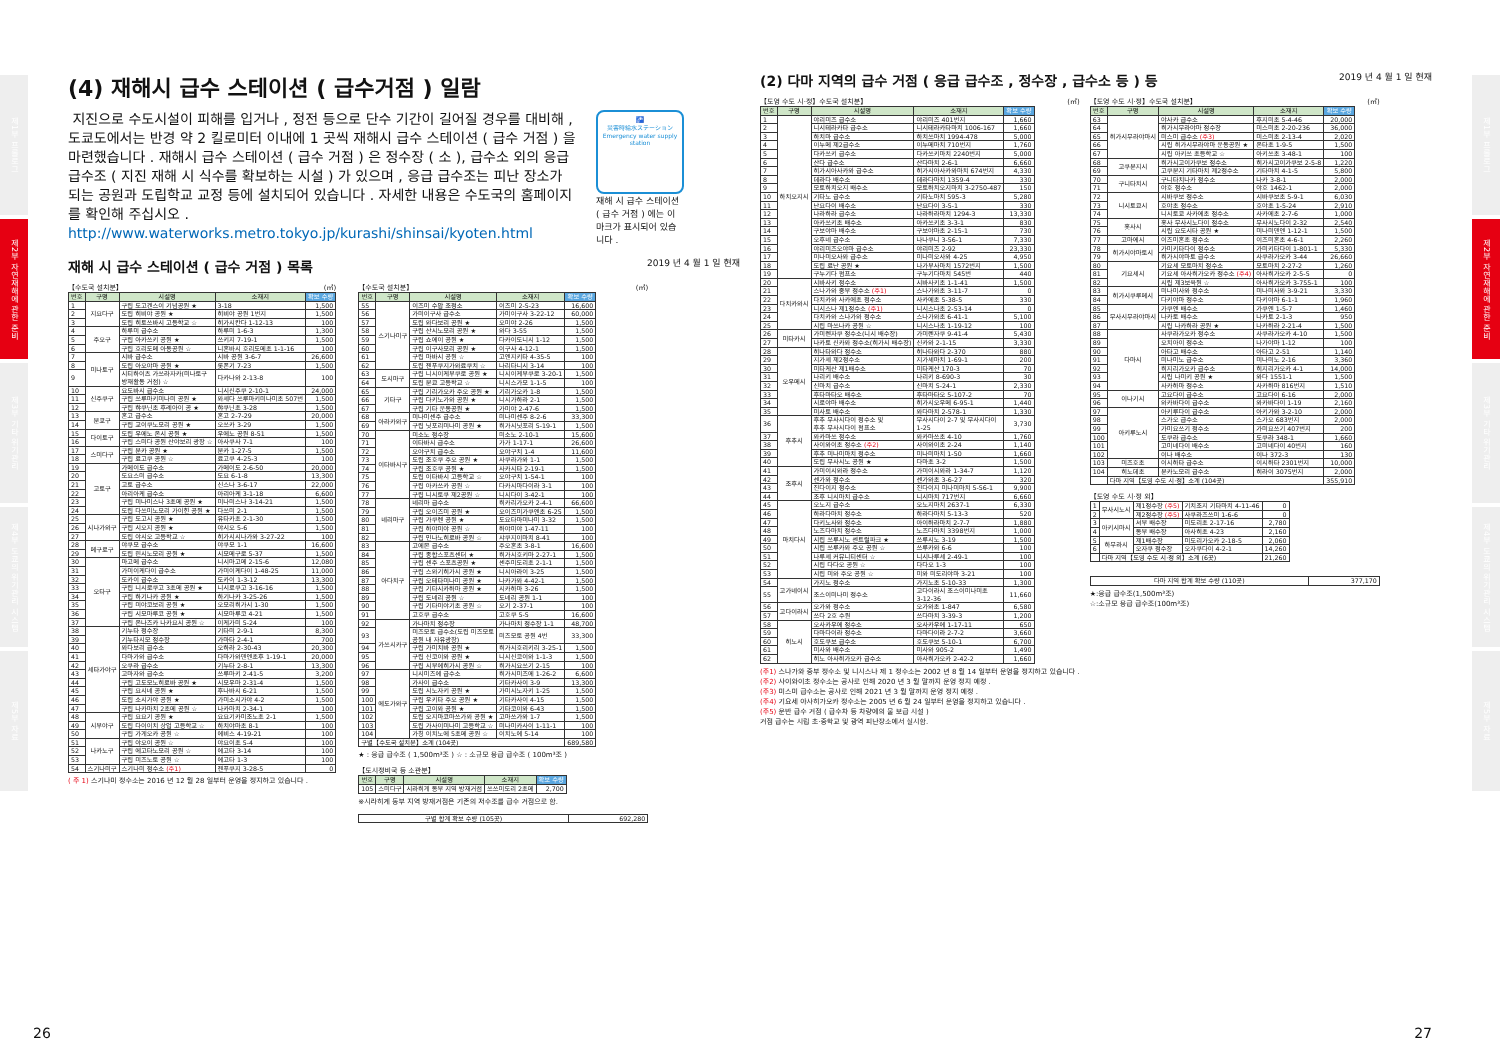제1부 프롤로그
제2부 자연재해에 관한 준비
제3부 기타 위기관리
제4부 도쿄의 위기관리 시스템
제5부 자료
(4) 재해시 급수 스테이션 ( 급수거점 ) 일람
지진으로 수도시설이 피해를 입거나 , 정전 등으로 단수 기간이 길어질 경우를 대비해 , 도쿄도에서는 반경 약 2 킬로미터 이내에 1 곳씩 재해시 급수 스테이션 ( 급수 거점 ) 을 마련했습니다 . 재해시 급수 스테이션 ( 급수 거점 ) 은 정수장 ( 소 ), 급수소 외의 응급 급수조 ( 지진 재해 시 식수를 확보하는 시설 ) 가 있으며 , 응급 급수조는 피난 장소가 되는 공원과 도립학교 교정 등에 설치되어 있습니다 . 자세한 내용은 수도국의 홈페이지를 확인해 주십시오 .
http://www.waterworks.metro.tokyo.jp/kurashi/shinsai/kyoten.html
🚰
災害時給水ステーション
Emergency water supply station
재해 시 급수 스테이션 ( 급수 거점 ) 에는 이 마크가 표시되어 있습니다 .
재해 시 급수 스테이션 ( 급수 거점 ) 목록
2019 년 4 월 1 일 현재
【수도국 설치분】 (㎥)
| 번호 | 구명 | 시설명 | 소재지 | 확보 수량 |
| --- | --- | --- | --- | --- |
| 1 | 지요다구 | 구립 도고겐스이 기념공원 ★ | 3-18 | 1,500 |
| 2 | | 도립 히비야 공원 ★ | 히비야 공원 1번지 | 1,500 |
| 3 | | 도립 히토쓰바시 고등학교 ☆ | 히가시칸다 1-12-13 | 100 |
| 4 | 주오구 | 하루미 급수소 | 하루미 1-6-3 | 1,300 |
| 5 | | 구립 아카쓰키 공원 ★ | 쓰키지 7-19-1 | 1,500 |
| 6 | | 구립 호리도메 아동공원 ☆ | 니혼바시 호리도메초 1-1-16 | 100 |
| 7 | 미나토구 | 시바 급수소 | 시바 공원 3-6-7 | 26,600 |
| 8 | | 도립 아오야마 공원 ★ | 롯폰기 7-23 | 1,500 |
| 9 | | 시티하이츠 가쓰라자카(미나토구 방재활동 거점) ☆ | 다카나와 2-13-8 | 100 |
| 10 | 신주쿠구 | 요도바시 급수소 | 니시신주쿠 2-10-1 | 24,000 |
| 11 | | 구립 쓰루마키미나미 공원 ★ | 와세다 쓰루마키미나미초 507번 | 1,500 |
| 12 | | 구립 햐쿠닌초 후레아이 공 ★ | 햐쿠닌초 3-28 | 1,500 |
| 13 | 분쿄구 | 혼고 급수소 | 혼고 2-7-29 | 20,000 |
| 14 | | 구립 교이쿠노모리 공원 ★ | 오쓰카 3-29 | 1,500 |
| 15 | 다이토구 | 도립 우에노 온시 공원 ★ | 우에노 공원 8-51 | 1,500 |
| 16 | | 구립 스미다 공원 산야보리 광장 ☆ | 아사쿠사 7-1 | 100 |
| 17 | 스미다구 | 구립 분카 공원 ★ | 분카 1-27-5 | 1,500 |
| 18 | | 구립 료고쿠 공원 ☆ | 료고쿠 4-25-3 | 100 |
| 19 | 고토구 | 가메이도 급수소 | 가메이도 2-6-50 | 20,000 |
| 20 | | 도요스미 급수소 | 도요 6-1-8 | 13,300 |
| 21 | | 고토 급수소 | 신스나 3-6-17 | 22,000 |
| 22 | | 아리아케 급수소 | 아리아케 3-1-18 | 6,600 |
| 23 | | 구립 미나미스나 3초메 공원 ★ | 미나미스나 3-14-21 | 1,500 |
| 24 | | 도립 다쓰미노모리 가이힌 공원 ★ | 다쓰미 2-1 | 1,500 |
| 25 | 시나가와구 | 구립 도고시 공원 ★ | 유타카초 2-1-30 | 1,500 |
| 26 | | 구립 시오지 공원 ★ | 야시오 5-6 | 1,500 |
| 27 | | 도립 야시오 고등학교 ☆ | 히가시시나가와 3-27-22 | 100 |
| 28 | 메구로구 | 야쿠모 급수소 | 야쿠모 1-1 | 16,600 |
| 29 | | 도립 린시노모리 공원 ★ | 시모메구로 5-37 | 1,500 |
| 30 | 오타구 | 마고메 급수소 | 니시마고메 2-15-6 | 12,080 |
| 31 | | 가미이케다이 급수소 | 가미이케다이 1-48-25 | 11,000 |
| 32 | | 도카이 급수소 | 도카이 1-3-12 | 13,300 |
| 33 | | 구립 니시로쿠고 3초메 공원 ★ | 니시로쿠고 3-16-16 | 1,500 |
| 34 | | 구립 하기나카 공원 ★ | 하기나카 3-25-26 | 1,500 |
| 35 | | 구립 미야코보리 공원 ★ | 오모리히가시 1-30 | 1,500 |
| 36 | | 구립 시모마루코 공원 ★ | 시모마루코 4-21 | 1,500 |
| 37 | | 구립 온나즈카 나카요시 공원 ☆ | 이케가미 5-24 | 100 |
| 38 | 세타가야구 | 기누타 정수장 | 기타미 2-9-1 | 8,300 |
| 39 | | 기누타시모 정수장 | 가마타 2-4-1 | 700 |
| 40 | | 와다보리 급수소 | 오하라 2-30-43 | 20,300 |
| 41 | | 다마가와 급수소 | 다마가와덴엔초후 1-19-1 | 20,000 |
| 42 | | 오쿠라 급수소 | 기누타 2-8-1 | 13,300 |
| 43 | | 고마자와 급수소 | 쓰루마키 2-41-5 | 3,200 |
| 44 | | 구립 고도모노히로바 공원 ★ | 시모우마 2-31-4 | 1,500 |
| 45 | | 구립 요시네 공원 ★ | 후나바시 6-21 | 1,500 |
| 46 | | 도립 소시가야 공원 ★ | 가미소시가야 4-2 | 1,500 |
| 47 | | 구립 나카마치 2초메 공원 ☆ | 나카마치 2-34-1 | 100 |
| 48 | 시부야구 | 구립 요요기 공원 ★ | 요요기카미조노초 2-1 | 1,500 |
| 49 | | 도립 다이이치 상업 고등학교 ☆ | 하치야마초 8-1 | 100 |
| 50 | | 구립 가게오카 공원 ☆ | 에비스 4-19-21 | 100 |
| 51 | 나카노구 | 구립 야오이 공원 ☆ | 야요이초 5-4 | 100 |
| 52 | | 구립 에고타노모리 공원 ☆ | 에고타 3-14 | 100 |
| 53 | | 구립 미즈노토 공원 ☆ | 에고타 1-3 | 100 |
| 54 | 스기나미구 | 스기나미 정수소 (주1) | 젠푸쿠지 3-28-5 | 0 |
( 주 1) 스기나미 정수소는 2016 년 12 월 28 일부터 운영을 정지하고 있습니다 .
【수도국 설치분】 (㎥)
| 번호 | 구명 | 시설명 | 소재지 | 확보 수량 |
| --- | --- | --- | --- | --- |
| 55 | 스기나미구 | 이즈미 수압 조정소 | 이즈미 2-5-23 | 16,600 |
| 56 | | 가미이구사 급수소 | 가미이구사 3-22-12 | 60,000 |
| 57 | | 도립 와다보리 공원 ★ | 오미야 2-26 | 1,500 |
| 58 | | 구립 산시노모리 공원 ★ | 와다 3-55 | 1,500 |
| 59 | | 구립 쇼에이 공원 ★ | 다카이도니시 1-12 | 1,500 |
| 60 | | 구립 이구사모리 공원 ★ | 이구사 4-12-1 | 1,500 |
| 61 | | 구립 마바시 공원 ☆ | 고엔지키타 4-35-5 | 100 |
| 62 | | 도립 젠푸쿠지가와료쿠치 ☆ | 나리타니시 3-14 | 100 |
| 63 | 도시마구 | 구립 니시이케부쿠로 공원 ★ | 니시이케부쿠로 3-20-1 | 1,500 |
| 64 | | 도립 분쿄 고등학교 ☆ | 니시스가모 1-1-5 | 100 |
| 65 | 기타구 | 구립 기리가오카 주오 공원 ★ | 기리가오카 1-8 | 1,500 |
| 66 | | 구립 다키노가와 공원 ★ | 니시가하라 2-1 | 1,500 |
| 67 | | 구립 기타 운동공원 ★ | 가미야 2-47-6 | 1,500 |
| 68 | 아라카와구 | 미나미센주 급수소 | 미나미센주 8-2-6 | 33,300 |
| 69 | | 구립 닛포리미나미 공원 ★ | 히가시닛포리 5-19-1 | 1,500 |
| 70 | 이타바시구 | 미소노 정수장 | 미소노 2-10-1 | 15,600 |
| 71 | | 이타바시 급수소 | 가가 1-17-1 | 26,600 |
| 72 | | 오야구치 급수소 | 오야구치 1-4 | 11,600 |
| 73 | | 도립 조호쿠 주오 공원 ★ | 사쿠라가와 1-1 | 1,500 |
| 74 | | 구립 조호쿠 공원 ★ | 사카시타 2-19-1 | 1,500 |
| 75 | | 도립 이타바시 고등학교 ☆ | 오야구치 1-54-1 | 100 |
| 76 | | 구립 아카쓰카 공원 ☆ | 다카시마다이라 3-1 | 100 |
| 77 | | 구립 니시토쿠 제2공원 ☆ | 니시다이 3-42-1 | 100 |
| 78 | 네리마구 | 네리마 급수소 | 히카리가오카 2-4-1 | 66,600 |
| 79 | | 구립 오이즈미 공원 ★ | 오이즈미가쿠엔초 6-25 | 1,500 |
| 80 | | 구립 가쿠렌 공원 ★ | 도요타마미나미 3-32 | 1,500 |
| 81 | | 구립 하야미야 공원 ☆ | 하야미야 1-47-11 | 100 |
| 82 | | 구립 민나노히로바 공원 ☆ | 샤쿠지이마치 8-41 | 100 |
| 83 | 아다치구 | 고에몬 급수소 | 주오혼초 3-8-1 | 16,600 |
| 84 | | 구립 종합스포츠센터 ★ | 히가시호키마 2-27-1 | 1,500 |
| 85 | | 구립 센주 스포츠공원 ★ | 센주미도리초 2-1-1 | 1,500 |
| 86 | | 구립 스와기히가시 공원 ★ | 니시아라이 3-25 | 1,500 |
| 87 | | 구립 오테타미나미 공원 ★ | 나카가와 4-42-1 | 1,500 |
| 88 | | 구립 기타시카하마 공원 ★ | 시카하마 3-26 | 1,500 |
| 89 | | 구립 도네리 공원 ☆ | 도네리 공원 1-1 | 100 |
| 90 | | 구립 기타미야기초 공원 ☆ | 오기 2-37-1 | 100 |
| 91 | | 고호쿠 급수소 | 고호쿠 5-5 | 16,600 |
| 92 | 가쓰시카구 | 가나마치 정수장 | 가나마치 정수장 1-1 | 48,700 |
| 93 | | 미즈모토 급수소(도립 미즈모토 공원 내 자유광장) | 미즈모토 공원 4번 | 33,300 |
| 94 | | 구립 가미치바 공원 ★ | 히가시호리키리 3-25-1 | 1,500 |
| 95 | | 구립 신코이와 공원 ★ | 니시신코이와 1-1-3 | 1,500 |
| 96 | | 구립 시부에히가시 공원 ☆ | 히가시요쓰기 2-15 | 100 |
| 97 | 에도가와구 | 니시미즈에 급수소 | 히가시미즈에 1-26-2 | 6,600 |
| 98 | | 가사이 급수소 | 기타카사이 3-9 | 13,300 |
| 99 | | 도립 시노자키 공원 ★ | 가미시노자키 1-25 | 1,500 |
| 100 | | 구립 우키타 주오 공원 ★ | 기타카사이 4-15 | 1,500 |
| 101 | | 구립 고이와 공원 ★ | 기타코이와 6-43 | 1,500 |
| 102 | | 도립 오지마코마쓰가와 공원 ★ | 고마쓰가와 1-7 | 1,500 |
| 103 | | 도립 가사이미나미 고등학교 ☆ | 미나미카사이 1-11-1 | 100 |
| 104 | | 가칭 이치노에 5초메 공원 ☆ | 이치노에 5-14 | 100 |
| 구별【수도국 설치분】소계 (104곳) | | | | 689,580 |
★ : 응급 급수조 ( 1,500m³조 ) ☆ : 소규모 응급 급수조 ( 100m³조 )
【도시정비국 등 소관분】
| 번호 | 구명 | 시설명 | 소재지 | 확보 수량 |
| --- | --- | --- | --- | --- |
| 105 | 스미다구 | 시라히게 동부 지역 방재거점 | 쓰쓰미도리 2초메 | 2,700 |
※시라히게 동부 지역 방재거점은 기존의 저수조를 급수 거점으로 함.
| 구별 합계 확보 수량 (105곳) | 692,280 |
26
(2) 다마 지역의 급수 거점 ( 응급 급수조 , 정수장 , 급수소 등 ) 등
2019 년 4 월 1 일 현재
【도영 수도 시·정】수도국 설치분】 (㎥)
| 번호 | 구명 | 시설명 | 소재지 | 확보 수량 |
| --- | --- | --- | --- | --- |
| 1 | 하치오지시 | 야리미즈 급수소 | 야리미즈 401번지 | 1,660 |
| 2 | | 니시테라카타 급수소 | 니시테라카타마치 1006-167 | 1,660 |
| 3 | | 하치마 급수소 | 하치쓰마치 1994-478 | 5,000 |
| 4 | | 이누메 제2급수소 | 이누메마치 710번지 | 1,760 |
| 5 | | 다카쓰키 급수소 | 다카쓰키마치 2240번지 | 5,000 |
| 6 | | 산다 급수소 | 산다마치 2-6-1 | 6,660 |
| 7 | | 히가시아사카와 급수소 | 히가시아사카와마치 674번지 | 4,330 |
| 8 | | 데라다 배수소 | 데라다마치 1359-4 | 330 |
| 9 | | 모토하치오지 배수소 | 모토하치오지마치 3-2750-487 | 150 |
| 10 | | 기타노 급수소 | 기타노마치 595-3 | 5,280 |
| 11 | | 난요다이 배수소 | 난요다이 3-5-1 | 330 |
| 12 | | 나라하라 급수소 | 나라하라마치 1294-3 | 13,330 |
| 13 | | 아카쓰키초 배수소 | 아카쓰키초 3-3-1 | 830 |
| 14 | | 구보야마 배수소 | 구보야마초 2-15-1 | 730 |
| 15 | | 오후네 급수소 | 나나쿠니 3-56-1 | 7,330 |
| 16 | | 야리미즈오야마 급수소 | 야리미즈 2-92 | 23,330 |
| 17 | | 미나미오사와 급수소 | 미나미오사와 4-25 | 4,950 |
| 18 | | 도립 료난 공원 ★ | 나가부사마치 1572번지 | 1,500 |
| 19 | | 구누기다 펌프소 | 구누기다마치 545번 | 440 |
| 20 | 다치카와시 | 시바사키 정수소 | 시바사키초 1-1-41 | 1,500 |
| 21 | | 스나가와 중부 정수소 (주1) | 스나가와초 3-11-7 | 0 |
| 22 | | 다치카와 사카에초 정수소 | 사카에초 5-38-5 | 330 |
| 23 | | 니시스나 제1정수소 (주1) | 니시스나초 2-53-14 | 0 |
| 24 | | 다치카와 스나가와 정수소 | 스나가와초 6-41-1 | 5,100 |
| 25 | | 시립 마쓰나카 공원 ☆ | 니시스나초 1-19-12 | 100 |
| 26 | 미타카시 | 가미렌자쿠 정수소(니시 배수장) | 가미렌자쿠 9-41-4 | 5,430 |
| 27 | | 나카토 신카와 정수소(히가시 배수장) | 신카와 2-1-15 | 3,330 |
| 28 | 오우메시 | 히나타와다 정수소 | 히나타와다 2-370 | 880 |
| 29 | | 지가세 제2정수소 | 지가세마치 1-69-1 | 200 |
| 30 | | 미타케산 제1배수소 | 미타케산 170-3 | 70 |
| 31 | | 나리키 배수소 | 나리키 8-690-3 | 30 |
| 32 | | 신마치 급수소 | 신마치 5-24-1 | 2,330 |
| 33 | | 후타마타오 배수소 | 후타마타오 5-107-2 | 70 |
| 34 | | 시로야마 배수소 | 히가시오우메 6-95-1 | 1,440 |
| 35 | | 미사토 배수소 | 와다마치 2-578-1 | 1,330 |
| 36 | 후추시 | 후추 무사시다이 정수소 및 후추 무사시다이 펌프소 | 무사시다이 2-7 및 무사시다이 1-25 | 3,730 |
| 37 | | 와카마쓰 정수소 | 와카마쓰초 4-10 | 1,760 |
| 38 | | 사이와이초 정수소 (주2) | 사이와이초 2-24 | 1,140 |
| 39 | | 후추 미나미마치 정수소 | 미나미마치 1-50 | 1,660 |
| 40 | | 도립 무사시노 공원 ★ | 다마초 3-2 | 1,500 |
| 41 | 조후시 | 가미이시와라 정수소 | 가미이시와라 1-34-7 | 1,120 |
| 42 | | 센가와 정수소 | 센가와초 3-6-27 | 320 |
| 43 | | 진다이지 정수소 | 진다이지 미나미마치 5-56-1 | 9,900 |
| 44 | | 조후 니시마치 급수소 | 니시마치 717번지 | 6,660 |
| 45 | 마치다시 | 오노지 급수소 | 오노지마치 2637-1 | 6,330 |
| 46 | | 하라다마치 정수소 | 하라다마치 5-13-3 | 520 |
| 47 | | 다키노사와 정수소 | 아이하라마치 2-7-7 | 1,880 |
| 48 | | 노즈다마치 정수소 | 노즈다마치 3398번지 | 1,000 |
| 49 | | 시립 쓰루시노 센트럴파크 ★ | 쓰루시노 3-19 | 1,500 |
| 50 | | 시립 쓰루카와 주오 공원 ☆ | 쓰루카와 6-6 | 100 |
| 51 | | 나루세 커뮤니티센터 ☆ | 니시나루세 2-49-1 | 100 |
| 52 | | 시립 다다오 공원 ☆ | 다다오 1-3 | 100 |
| 53 | | 시립 미와 주오 공원 ☆ | 미와 미도리야마 3-21 | 100 |
| 54 | 고가네이시 | 가지노 정수소 | 가지노초 5-10-33 | 1,300 |
| 55 | | 조스이미나미 정수소 | 고다이라시 조스이미나미초 3-12-36 | 11,660 |
| 56 | 고다이라시 | 오가와 정수소 | 오가와초 1-847 | 6,580 |
| 57 | | 쓰다 2호 수원 | 쓰다마치 3-39-3 | 1,200 |
| 58 | 히노시 | 오사카우에 정수소 | 오사카우에 1-17-11 | 650 |
| 59 | | 다마다이라 정수소 | 다마다이라 2-7-2 | 3,660 |
| 60 | | 호도쿠보 급수소 | 호도쿠보 5-10-1 | 6,700 |
| 61 | | 미사와 배수소 | 미사와 905-2 | 1,490 |
| 62 | | 히노 아사히가오카 급수소 | 아사히가오카 2-42-2 | 1,660 |
(주1) 스나가와 중부 정수소 및 니시스나 제 1 정수소는 2002 년 8 월 14 일부터 운영을 정지하고 있습니다 .
(주2) 사이와이초 정수소는 공사로 인해 2020 년 3 월 말까지 운영 정지 예정 .
(주3) 미스미 급수소는 공사로 인해 2021 년 3 월 말까지 운영 정지 예정 .
(주4) 기요세 아사히가오카 정수소는 2005 년 6 월 24 일부터 운영을 정지하고 있습니다 .
(주5) 운반 급수 거점 ( 급수차 등 차량에의 물 보급 시설 )
거점 급수는 시립 초·중학교 및 광역 피난장소에서 실시함.
【도영 수도 시·정】수도국 설치분】 (㎥)
| 번호 | 구명 | 시설명 | 소재지 | 확보 수량 |
| --- | --- | --- | --- | --- |
| 63 | 히가시무라야마시 | 야사카 급수소 | 후지미초 5-4-46 | 20,000 |
| 64 | | 히가시무라야마 정수장 | 미스미초 2-20-236 | 36,000 |
| 65 | | 미스미 급수소 (주3) | 미스미초 2-13-4 | 2,020 |
| 66 | | 시립 히가시무라야마 운동공원 ★ | 온타초 1-9-5 | 1,500 |
| 67 | | 시립 아키쓰 초등학교 ☆ | 아키쓰초 3-48-1 | 100 |
| 68 | 고쿠분지시 | 히가시고이가쿠보 정수소 | 히가시고이가쿠보 2-5-8 | 1,220 |
| 69 | | 고쿠분지 기타마치 제2정수소 | 기타마치 4-1-5 | 5,800 |
| 70 | 구니타치시 | 구니타치나카 정수소 | 나카 3-8-1 | 2,000 |
| 71 | | 야호 정수소 | 야호 1462-1 | 2,000 |
| 72 | 니시토쿄시 | 시바쿠보 정수소 | 시바쿠보초 5-9-1 | 6,030 |
| 73 | | 호야초 정수소 | 호야초 1-5-24 | 2,910 |
| 74 | | 니시토쿄 사카에초 정수소 | 사카에초 2-7-6 | 1,000 |
| 75 | 훗사시 | 훗사 무사시노다이 정수소 | 무사시노다이 2-32 | 2,540 |
| 76 | | 시립 요도시타 공원 ★ | 미나미덴엔 1-12-1 | 1,500 |
| 77 | 고마에시 | 이즈미혼초 정수소 | 이즈미혼초 4-6-1 | 2,260 |
| 78 | 히가시야마토시 | 가미키타다이 정수소 | 가미키타다이 1-801-1 | 5,330 |
| 79 | | 히가시야마토 급수소 | 사쿠라가오카 3-44 | 26,660 |
| 80 | 기요세시 | 기요세 모토마치 정수소 | 모토마치 2-27-2 | 1,260 |
| 81 | | 기요세 아사히가오카 정수소 (주4) | 아사히가오카 2-5-5 | 0 |
| 82 | | 시립 제3보육원 ☆ | 아사히가오카 3-755-1 | 100 |
| 83 | 히가시쿠루메시 | 미나미사와 정수소 | 미나미사와 3-9-21 | 3,330 |
| 84 | | 다키야마 정수소 | 다키야마 6-1-1 | 1,960 |
| 85 | 무사시무라야마시 | 가쿠엔 배수소 | 가쿠엔 1-5-7 | 1,460 |
| 86 | | 나카토 배수소 | 나카토 2-1-3 | 950 |
| 87 | | 시립 나카하라 공원 ★ | 나카하라 2-21-4 | 1,500 |
| 88 | 다마시 | 사쿠라가오카 정수소 | 사쿠라가오카 4-10 | 1,500 |
| 89 | | 오치아이 정수소 | 나가야마 1-12 | 100 |
| 90 | | 아타고 배수소 | 아타고 2-51 | 1,140 |
| 91 | | 미나미노 급수소 | 미나미노 2-16 | 3,360 |
| 92 | | 히지리가오카 급수소 | 히지리가오카 4-1 | 14,000 |
| 93 | | 시립 나미키 공원 ★ | 와다 1551-1 | 1,500 |
| 94 | | 사카하마 정수소 | 사카하마 816번지 | 1,510 |
| 95 | 이나기시 | 고요다이 급수소 | 고요다이 6-16 | 2,000 |
| 96 | | 와카바다이 급수소 | 와카바다이 1-19 | 2,160 |
| 97 | 아키루노시 | 아키루다이 급수소 | 아키가와 3-2-10 | 2,000 |
| 98 | | 스가오 급수소 | 스가오 683번지 | 2,000 |
| 99 | | 가미요쓰기 정수소 | 가미요쓰기 407번지 | 200 |
| 100 | | 도쿠라 급수소 | 도쿠라 348-1 | 1,660 |
| 101 | | 고미네다이 배수소 | 고미네다이 40번지 | 160 |
| 102 | | 이나 배수소 | 이나 372-3 | 130 |
| 103 | 미즈호초 | 이시하타 급수소 | 이시하타 2301번지 | 10,000 |
| 104 | 히노데초 | 분카노모리 급수소 | 히라이 3075번지 | 2,000 |
| | 다마 지역【도영 수도 시·정】소계 (104곳) | | | 355,910 |
【도영 수도 시·정 외】
| 1 | 무사시노시 | 제1정수장 (주5) | 기치조지 기타마치 4-11-46 | 0 |
| 2 | | 제2정수장 (주5) | 사쿠라즈쓰미 1-6-6 | 0 |
| 3 | 아키시마시 | 서부 배수장 | 미도리초 2-17-16 | 2,780 |
| 4 | | 동부 배수장 | 아사히초 4-23 | 2,160 |
| 5 | 하무라시 | 제1배수장 | 미도리가오카 2-18-5 | 2,060 |
| 6 | | 오자쿠 정수장 | 오자쿠다이 4-2-1 | 14,260 |
| | 다마 지역【도영 수도 시·정 외】소계 (6곳) | | | 21,260 |
| 다마 지역 합계 확보 수량 (110곳) | 377,170 |
★:응급 급수조(1,500m³조)
☆:소규모 응급 급수조(100m³조)
27
제1부 프롤로그
제2부 자연재해에 관한 준비
제3부 기타 위기관리
제4부 도쿄의 위기관리 시스템
제5부 자료